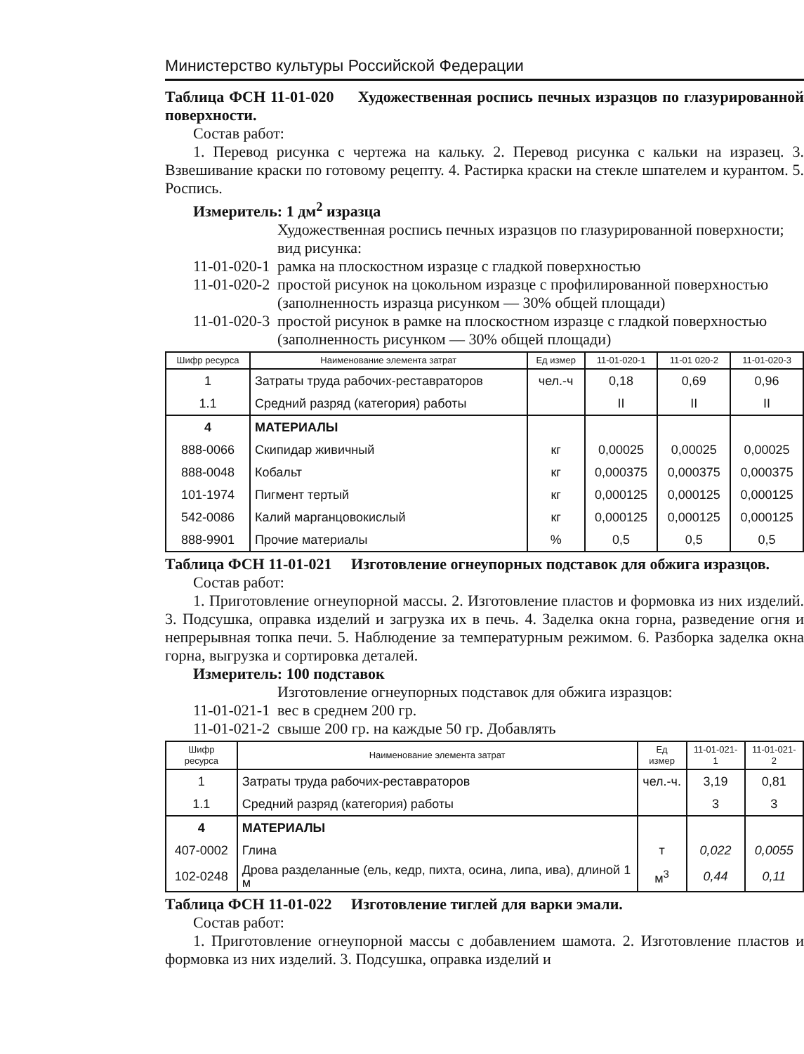Министерство культуры Российской Федерации
Таблица ФСН 11-01-020 Художественная роспись печных изразцов по глазурированной поверхности.
Состав работ:
1. Перевод рисунка с чертежа на кальку. 2. Перевод рисунка с кальки на изразец. 3. Взвешивание краски по готовому рецепту. 4. Растирка краски на стекле шпателем и курантом. 5. Роспись.
Измеритель: 1 дм<sup>2</sup> изразца
Художественная роспись печных изразцов по глазурированной поверхности; вид рисунка:
11-01-020-1 рамка на плоскостном изразце с гладкой поверхностью
11-01-020-2 простой рисунок на цокольном изразце с профилированной поверхностью (заполненность изразца рисунком — 30% общей площади)
11-01-020-3 простой рисунок в рамке на плоскостном изразце с гладкой поверхностью (заполненность рисунком — 30% общей площади)
| Шифр ресурса | Наименование элемента затрат | Ед измер | 11-01-020-1 | 11-01 020-2 | 11-01-020-3 |
| --- | --- | --- | --- | --- | --- |
| 1 | Затраты труда рабочих-реставраторов | чел.-ч | 0,18 | 0,69 | 0,96 |
| 1.1 | Средний разряд (категория) работы | | II | II | II |
| 4 | МАТЕРИАЛЫ | | | | |
| 888-0066 | Скипидар живичный | кг | 0,00025 | 0,00025 | 0,00025 |
| 888-0048 | Кобальт | кг | 0,000375 | 0,000375 | 0,000375 |
| 101-1974 | Пигмент тертый | кг | 0,000125 | 0,000125 | 0,000125 |
| 542-0086 | Калий марганцовокислый | кг | 0,000125 | 0,000125 | 0,000125 |
| 888-9901 | Прочие материалы | % | 0,5 | 0,5 | 0,5 |
Таблица ФСН 11-01-021 Изготовление огнеупорных подставок для обжига изразцов.
Состав работ:
1. Приготовление огнеупорной массы. 2. Изготовление пластов и формовка из них изделий. 3. Подсушка, оправка изделий и загрузка их в печь. 4. Заделка окна горна, разведение огня и непрерывная топка печи. 5. Наблюдение за температурным режимом. 6. Разборка заделка окна горна, выгрузка и сортировка деталей.
Измеритель: 100 подставок
Изготовление огнеупорных подставок для обжига изразцов:
11-01-021-1 вес в среднем 200 гр.
11-01-021-2 свыше 200 гр. на каждые 50 гр. Добавлять
| Шифр ресурса | Наименование элемента затрат | Ед измер | 11-01-021-1 | 11-01-021-2 |
| --- | --- | --- | --- | --- |
| 1 | Затраты труда рабочих-реставраторов | чел.-ч. | 3,19 | 0,81 |
| 1.1 | Средний разряд (категория) работы | | 3 | 3 |
| 4 | МАТЕРИАЛЫ | | | |
| 407-0002 | Глина | т | 0,022 | 0,0055 |
| 102-0248 | Дрова разделанные (ель, кедр, пихта, осина, липа, ива), длиной 1 м | м<sup>3</sup> | 0,44 | 0,11 |
Таблица ФСН 11-01-022 Изготовление тиглей для варки эмали.
Состав работ:
1. Приготовление огнеупорной массы с добавлением шамота. 2. Изготовление пластов и формовка из них изделий. 3. Подсушка, оправка изделий и